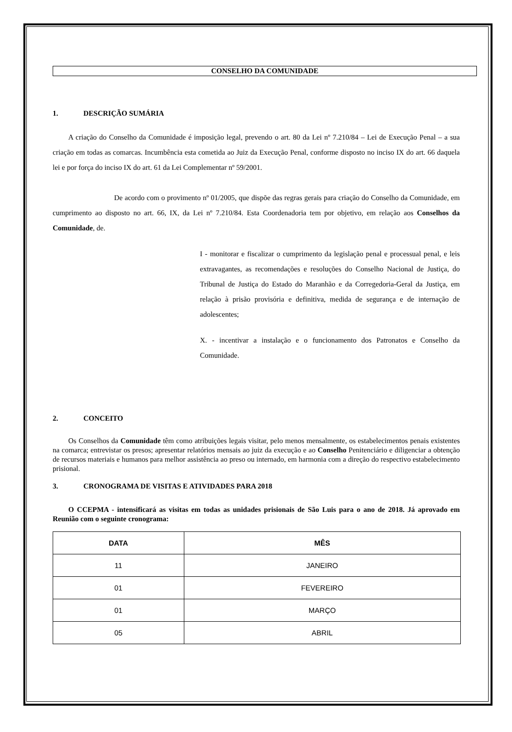CONSELHO DA COMUNIDADE
1. DESCRIÇÃO SUMÁRIA
A criação do Conselho da Comunidade é imposição legal, prevendo o art. 80 da Lei nº 7.210/84 – Lei de Execução Penal – a sua criação em todas as comarcas. Incumbência esta cometida ao Juiz da Execução Penal, conforme disposto no inciso IX do art. 66 daquela lei e por força do inciso IX do art. 61 da Lei Complementar nº 59/2001.
De acordo com o provimento nº 01/2005, que dispõe das regras gerais para criação do Conselho da Comunidade, em cumprimento ao disposto no art. 66, IX, da Lei nº 7.210/84. Esta Coordenadoria tem por objetivo, em relação aos Conselhos da Comunidade, de.
I - monitorar e fiscalizar o cumprimento da legislação penal e processual penal, e leis extravagantes, as recomendações e resoluções do Conselho Nacional de Justiça, do Tribunal de Justiça do Estado do Maranhão e da Corregedoria-Geral da Justiça, em relação à prisão provisória e definitiva, medida de segurança e de internação de adolescentes;
X. - incentivar a instalação e o funcionamento dos Patronatos e Conselho da Comunidade.
2. CONCEITO
Os Conselhos da Comunidade têm como atribuições legais visitar, pelo menos mensalmente, os estabelecimentos penais existentes na comarca; entrevistar os presos; apresentar relatórios mensais ao juiz da execução e ao Conselho Penitenciário e diligenciar a obtenção de recursos materiais e humanos para melhor assistência ao preso ou internado, em harmonia com a direção do respectivo estabelecimento prisional.
3. CRONOGRAMA DE VISITAS E ATIVIDADES PARA 2018
O CCEPMA - intensificará as visitas em todas as unidades prisionais de São Luis para o ano de 2018. Já aprovado em Reunião com o seguinte cronograma:
| DATA | MÊS |
| --- | --- |
| 11 | JANEIRO |
| 01 | FEVEREIRO |
| 01 | MARÇO |
| 05 | ABRIL |